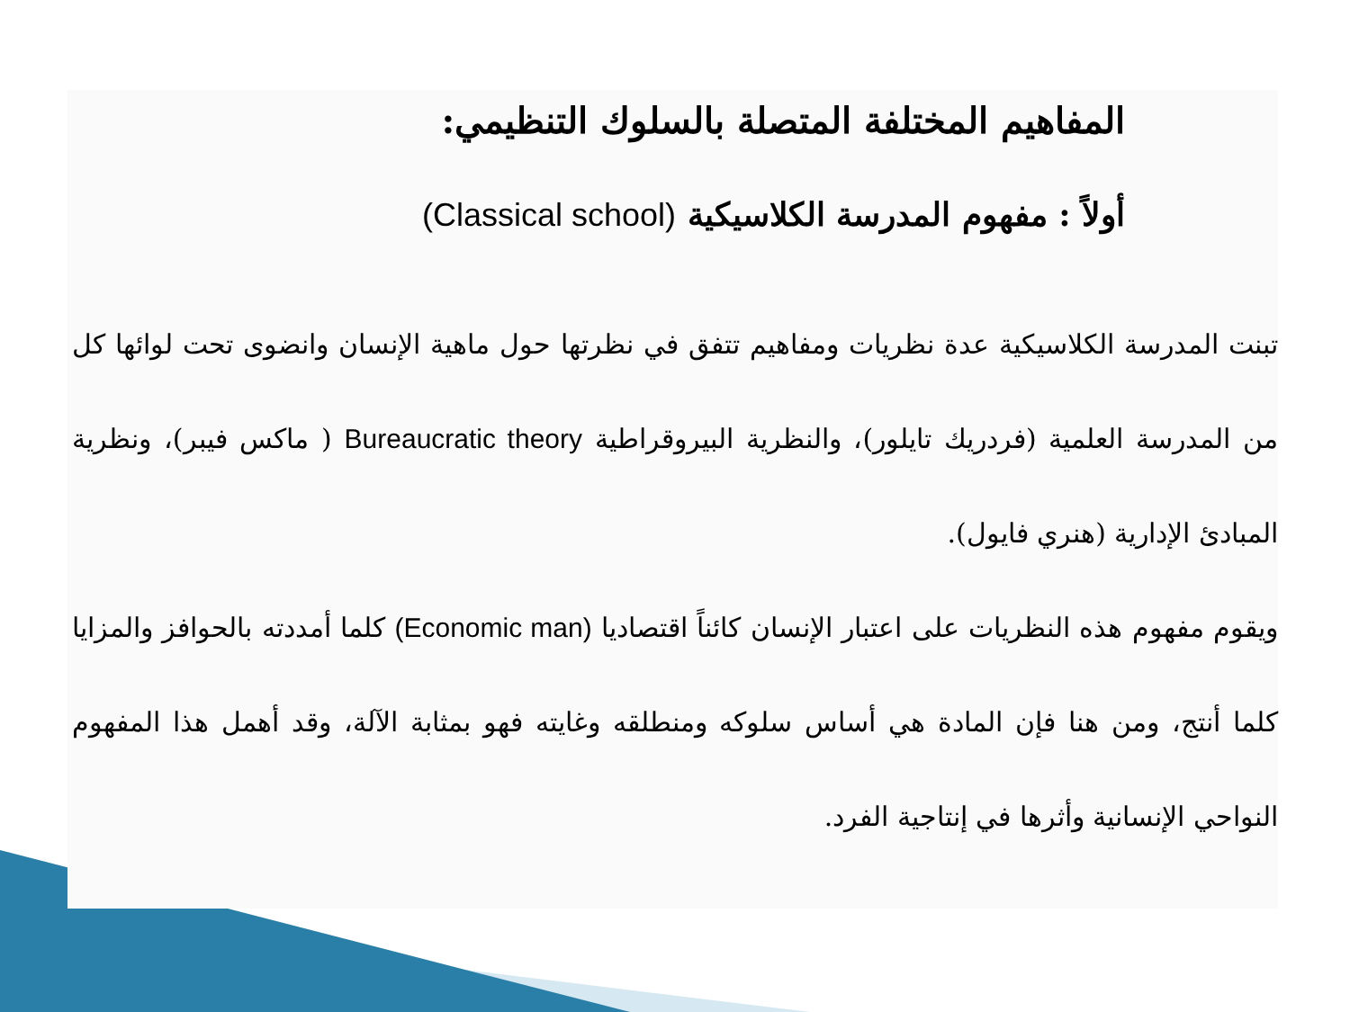المفاهيم المختلفة المتصلة بالسلوك التنظيمي:
أولاً : مفهوم المدرسة الكلاسيكية (Classical school)
تبنت المدرسة الكلاسيكية عدة نظريات ومفاهيم تتفق في نظرتها حول ماهية الإنسان وانضوى تحت لوائها كل من المدرسة العلمية (فردريك تايلور)، والنظرية البيروقراطية Bureaucratic theory ( ماكس فيبر)، ونظرية المبادئ الإدارية (هنري فايول).
ويقوم مفهوم هذه النظريات على اعتبار الإنسان كائناً اقتصاديا (Economic man) كلما أمددته بالحوافز والمزايا كلما أنتج، ومن هنا فإن المادة هي أساس سلوكه ومنطلقه وغايته فهو بمثابة الآلة، وقد أهمل هذا المفهوم النواحي الإنسانية وأثرها في إنتاجية الفرد.